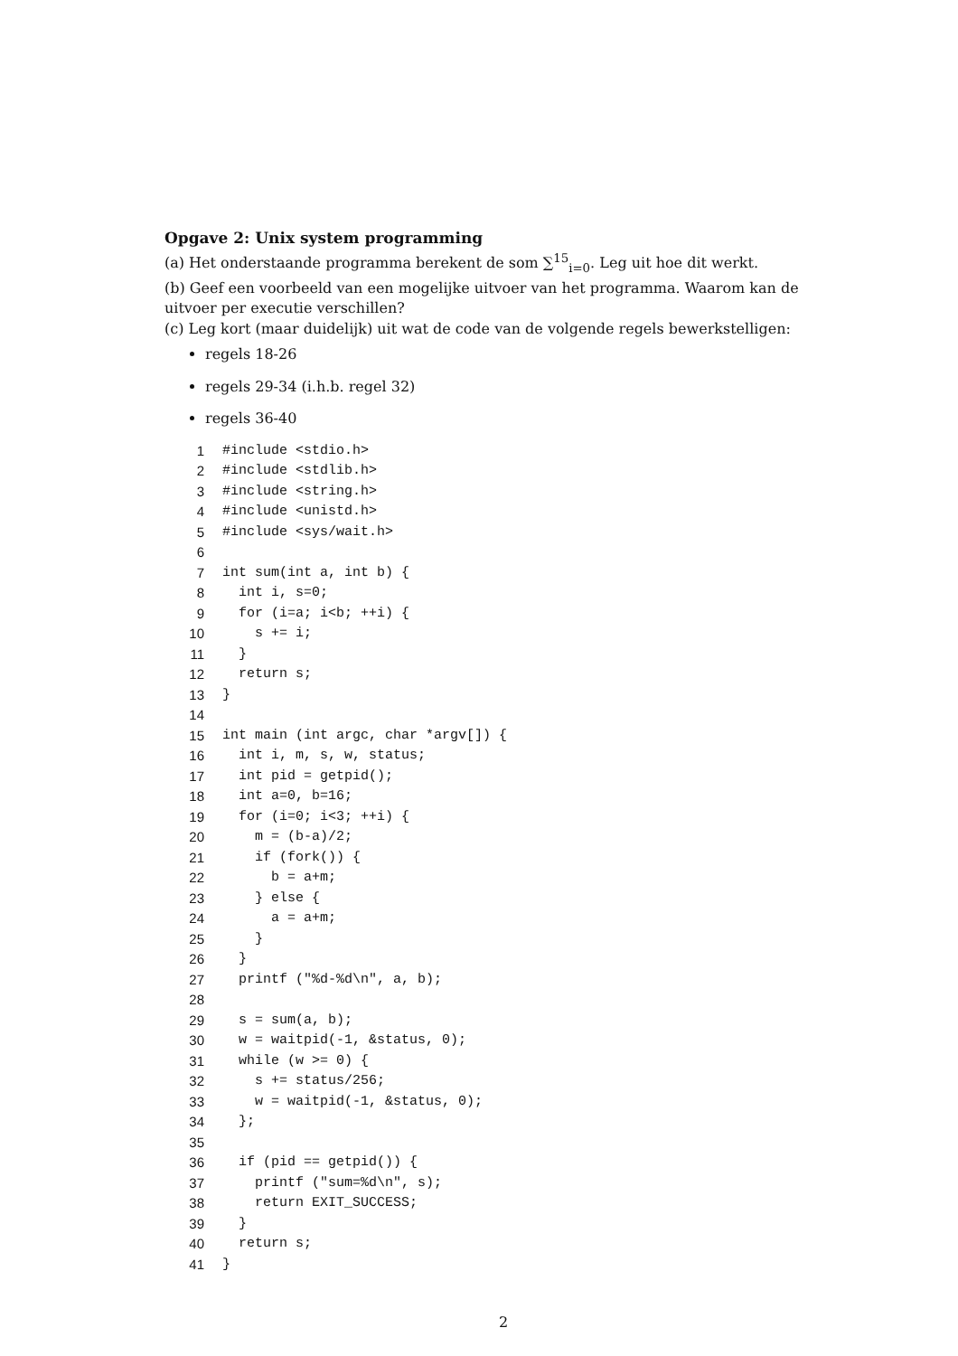Opgave 2: Unix system programming
(a) Het onderstaande programma berekent de som ∑<sup>15</sup><sub>i=0</sub>. Leg uit hoe dit werkt.
(b) Geef een voorbeeld van een mogelijke uitvoer van het programma. Waarom kan de uitvoer per executie verschillen?
(c) Leg kort (maar duidelijk) uit wat de code van de volgende regels bewerkstelligen:
regels 18-26
regels 29-34 (i.h.b. regel 32)
regels 36-40
| 1 | #include <stdio.h> |
| 2 | #include <stdlib.h> |
| 3 | #include <string.h> |
| 4 | #include <unistd.h> |
| 5 | #include <sys/wait.h> |
| 6 | |
| 7 | int sum(int a, int b) { |
| 8 | int i, s=0; |
| 9 | for (i=a; i<b; ++i) { |
| 10 | s += i; |
| 11 | } |
| 12 | return s; |
| 13 | } |
| 14 | |
| 15 | int main (int argc, char *argv[]) { |
| 16 | int i, m, s, w, status; |
| 17 | int pid = getpid(); |
| 18 | int a=0, b=16; |
| 19 | for (i=0; i<3; ++i) { |
| 20 | m = (b-a)/2; |
| 21 | if (fork()) { |
| 22 | b = a+m; |
| 23 | } else { |
| 24 | a = a+m; |
| 25 | } |
| 26 | } |
| 27 | printf ("%d-%d\n", a, b); |
| 28 | |
| 29 | s = sum(a, b); |
| 30 | w = waitpid(-1, &status, 0); |
| 31 | while (w >= 0) { |
| 32 | s += status/256; |
| 33 | w = waitpid(-1, &status, 0); |
| 34 | }; |
| 35 | |
| 36 | if (pid == getpid()) { |
| 37 | printf ("sum=%d\n", s); |
| 38 | return EXIT_SUCCESS; |
| 39 | } |
| 40 | return s; |
| 41 | } |
2